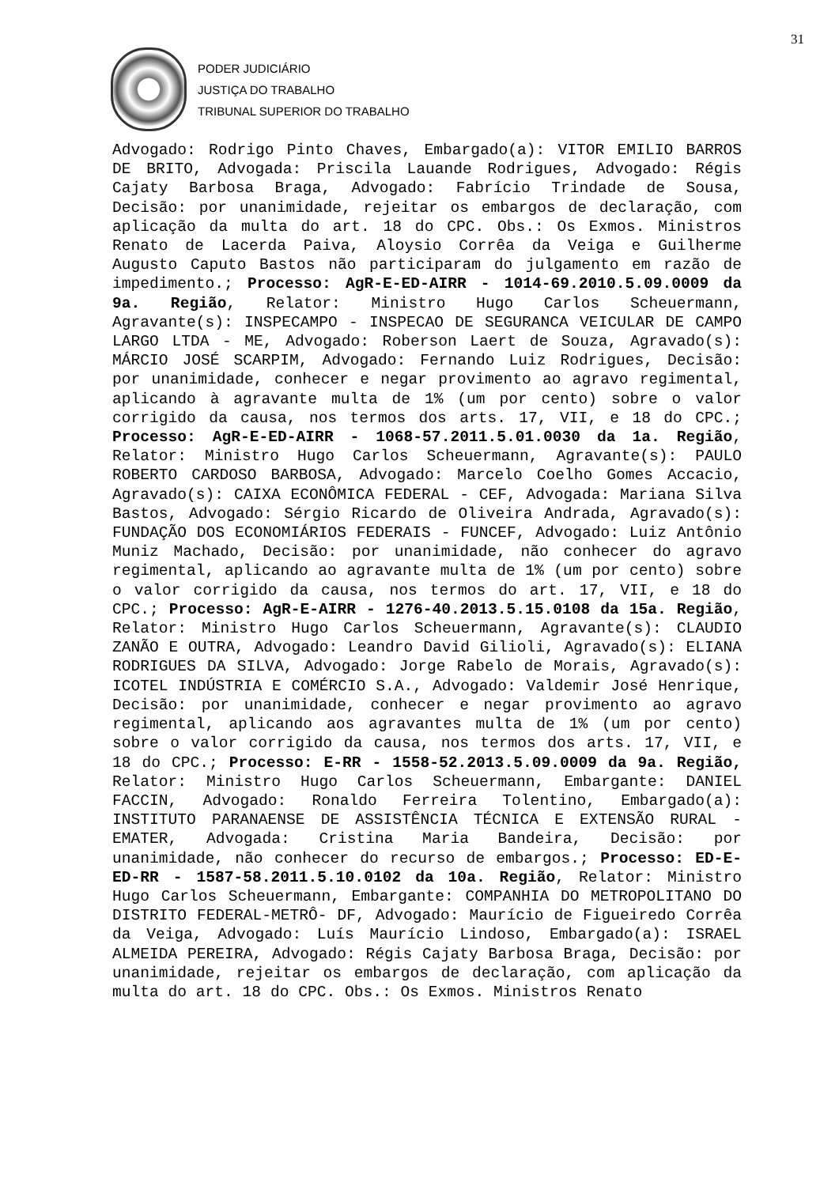31
PODER JUDICIÁRIO
JUSTIÇA DO TRABALHO
TRIBUNAL SUPERIOR DO TRABALHO
Advogado: Rodrigo Pinto Chaves, Embargado(a): VITOR EMILIO BARROS DE BRITO, Advogada: Priscila Lauande Rodrigues, Advogado: Régis Cajaty Barbosa Braga, Advogado: Fabrício Trindade de Sousa, Decisão: por unanimidade, rejeitar os embargos de declaração, com aplicação da multa do art. 18 do CPC. Obs.: Os Exmos. Ministros Renato de Lacerda Paiva, Aloysio Corrêa da Veiga e Guilherme Augusto Caputo Bastos não participaram do julgamento em razão de impedimento.; Processo: AgR-E-ED-AIRR - 1014-69.2010.5.09.0009 da 9a. Região, Relator: Ministro Hugo Carlos Scheuermann, Agravante(s): INSPECAMPO - INSPECAO DE SEGURANCA VEICULAR DE CAMPO LARGO LTDA - ME, Advogado: Roberson Laert de Souza, Agravado(s): MÁRCIO JOSÉ SCARPIM, Advogado: Fernando Luiz Rodrigues, Decisão: por unanimidade, conhecer e negar provimento ao agravo regimental, aplicando à agravante multa de 1% (um por cento) sobre o valor corrigido da causa, nos termos dos arts. 17, VII, e 18 do CPC.; Processo: AgR-E-ED-AIRR - 1068-57.2011.5.01.0030 da 1a. Região, Relator: Ministro Hugo Carlos Scheuermann, Agravante(s): PAULO ROBERTO CARDOSO BARBOSA, Advogado: Marcelo Coelho Gomes Accacio, Agravado(s): CAIXA ECONÔMICA FEDERAL - CEF, Advogada: Mariana Silva Bastos, Advogado: Sérgio Ricardo de Oliveira Andrada, Agravado(s): FUNDAÇÃO DOS ECONOMIÁRIOS FEDERAIS - FUNCEF, Advogado: Luiz Antônio Muniz Machado, Decisão: por unanimidade, não conhecer do agravo regimental, aplicando ao agravante multa de 1% (um por cento) sobre o valor corrigido da causa, nos termos do art. 17, VII, e 18 do CPC.; Processo: AgR-E-AIRR - 1276-40.2013.5.15.0108 da 15a. Região, Relator: Ministro Hugo Carlos Scheuermann, Agravante(s): CLAUDIO ZANÃO E OUTRA, Advogado: Leandro David Gilioli, Agravado(s): ELIANA RODRIGUES DA SILVA, Advogado: Jorge Rabelo de Morais, Agravado(s): ICOTEL INDÚSTRIA E COMÉRCIO S.A., Advogado: Valdemir José Henrique, Decisão: por unanimidade, conhecer e negar provimento ao agravo regimental, aplicando aos agravantes multa de 1% (um por cento) sobre o valor corrigido da causa, nos termos dos arts. 17, VII, e 18 do CPC.; Processo: E-RR - 1558-52.2013.5.09.0009 da 9a. Região, Relator: Ministro Hugo Carlos Scheuermann, Embargante: DANIEL FACCIN, Advogado: Ronaldo Ferreira Tolentino, Embargado(a): INSTITUTO PARANAENSE DE ASSISTÊNCIA TÉCNICA E EXTENSÃO RURAL - EMATER, Advogada: Cristina Maria Bandeira, Decisão: por unanimidade, não conhecer do recurso de embargos.; Processo: ED-E-ED-RR - 1587-58.2011.5.10.0102 da 10a. Região, Relator: Ministro Hugo Carlos Scheuermann, Embargante: COMPANHIA DO METROPOLITANO DO DISTRITO FEDERAL-METRÔ- DF, Advogado: Maurício de Figueiredo Corrêa da Veiga, Advogado: Luís Maurício Lindoso, Embargado(a): ISRAEL ALMEIDA PEREIRA, Advogado: Régis Cajaty Barbosa Braga, Decisão: por unanimidade, rejeitar os embargos de declaração, com aplicação da multa do art. 18 do CPC. Obs.: Os Exmos. Ministros Renato